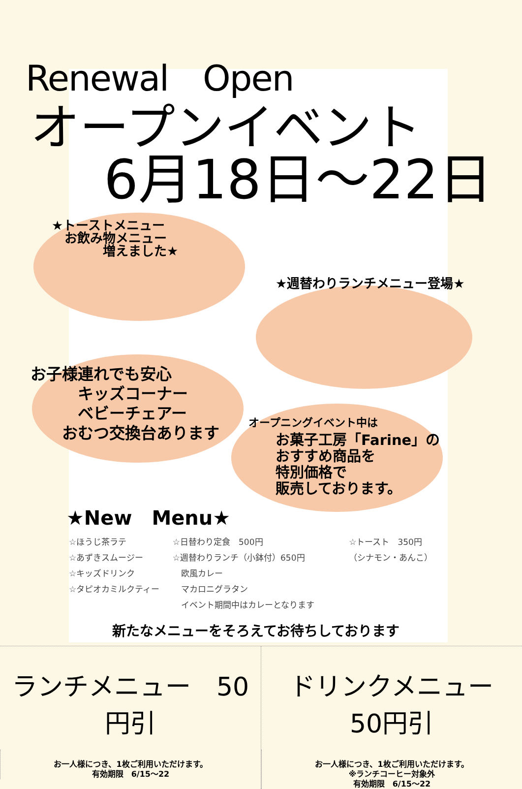Renewal　Open
オープンイベント
6月18日～22日
★トーストメニュー
　お飲み物メニュー
　　　　増えました★
★週替わりランチメニュー登場★
お子様連れでも安心
　　　キッズコーナー
　　　ベビーチェアー
　　おむつ交換台あります
オープニングイベント中は
お菓子工房「Farine」の
おすすめ商品を
特別価格で
販売しております。
★New　Menu★
☆ほうじ茶ラテ
☆あずきスムージー
☆キッズドリンク
☆タピオカミルクティー
☆日替わり定食　500円
☆週替わりランチ（小鉢付）650円
　欧風カレー
　マカロニグラタン
　イベント期間中はカレーとなります
☆トースト　350円
（シナモン・あんこ）
新たなメニューをそろえてお待ちしております
ランチメニュー　50円引
お一人様につき、1枚ご利用いただけます。
有効期限　6/15～22
ドリンクメニュー　50円引
お一人様につき、1枚ご利用いただけます。
※ランチコーヒー対象外
有効期限　6/15～22